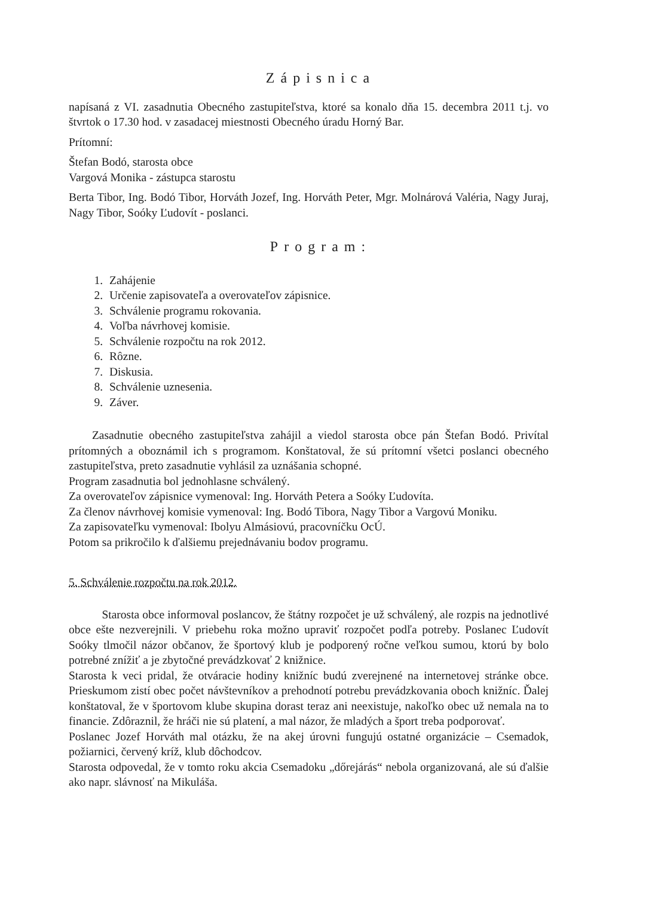Zápisnica
napísaná z VI. zasadnutia Obecného zastupiteľstva, ktoré sa konalo dňa 15. decembra 2011 t.j. vo štvrtok o 17.30 hod. v zasadacej miestnosti Obecného úradu Horný Bar.
Prítomní:
Štefan Bodó, starosta obce
Vargová Monika - zástupca starostu
Berta Tibor, Ing. Bodó Tibor, Horváth Jozef, Ing. Horváth Peter, Mgr. Molnárová Valéria, Nagy Juraj, Nagy Tibor, Soóky Ľudovít - poslanci.
Program:
1. Zahájenie
2. Určenie zapisovateľa a overovateľov zápisnice.
3. Schválenie programu rokovania.
4. Voľba návrhovej komisie.
5. Schválenie rozpočtu na rok 2012.
6. Rôzne.
7. Diskusia.
8. Schválenie uznesenia.
9. Záver.
Zasadnutie obecného zastupiteľstva zahájil a viedol starosta obce pán Štefan Bodó. Privítal prítomných a oboznámil ich s programom. Konštatoval, že sú prítomní všetci poslanci obecného zastupiteľstva, preto zasadnutie vyhlásil za uznášania schopné.
Program zasadnutia bol jednohlasne schválený.
Za overovateľov zápisnice vymenoval: Ing. Horváth Petera a Soóky Ľudovíta.
Za členov návrhovej komisie vymenoval: Ing. Bodó Tibora, Nagy Tibor a Vargovú Moniku.
Za zapisovateľku vymenoval: Ibolyu Almásiovú, pracovníčku OcÚ.
Potom sa prikročilo k ďalšiemu prejednávaniu bodov programu.
5. Schválenie rozpočtu na rok 2012.
Starosta obce informoval poslancov, že štátny rozpočet je už schválený, ale rozpis na jednotlivé obce ešte nezverejnili. V priebehu roka možno upraviť rozpočet podľa potreby. Poslanec Ľudovít Soóky tlmočil názor občanov, že športový klub je podporený ročne veľkou sumou, ktorú by bolo potrebné znížiť a je zbytočné prevádzkovať 2 knižnice.
Starosta k veci pridal, že otváracie hodiny knižníc budú zverejnené na internetovej stránke obce. Prieskumom zistí obec počet návštevníkov a prehodnotí potrebu prevádzkovania oboch knižníc. Ďalej konštatoval, že v športovom klube skupina dorast teraz ani neexistuje, nakoľko obec už nemala na to financie. Zdôraznil, že hráči nie sú platení, a mal názor, že mladých a šport treba podporovať.
Poslanec Jozef Horváth mal otázku, že na akej úrovni fungujú ostatné organizácie – Csemadok, požiarnici, červený kríž, klub dôchodcov.
Starosta odpovedal, že v tomto roku akcia Csemadoku „dőrejárás“ nebola organizovaná, ale sú ďalšie ako napr. slávnosť na Mikuláša.